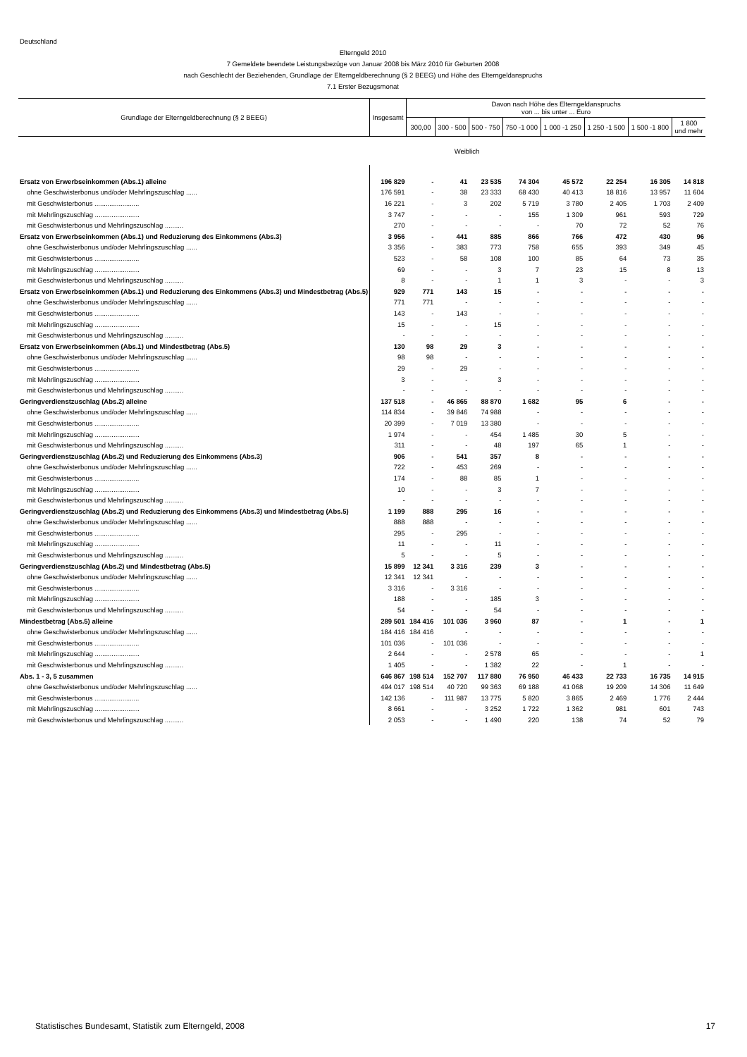Deutschland
Elterngeld 2010
7 Gemeldete beendete Leistungsbezüge von Januar 2008 bis März 2010 für Geburten 2008
nach Geschlecht der Beziehenden, Grundlage der Elterngeldberechnung (§ 2 BEEG) und Höhe des Elterngeldanspruchs
7.1 Erster Bezugsmonat
| Grundlage der Elterngeldberechnung (§ 2 BEEG) | Insgesamt | Davon nach Höhe des Elterngeldanspruchs von ... bis unter ... Euro | | | | | | | |
| --- | --- | --- | --- | --- | --- | --- | --- | --- | --- |
| | | 300,00 | 300 - 500 | 500 - 750 | 750 -1 000 | 1 000 -1 250 | 1 250 -1 500 | 1 500 -1 800 | 1 800 und mehr |
| Weiblich | | | | | | | | | |
| Ersatz von Erwerbseinkommen (Abs.1) alleine | 196 829 | - | 41 | 23 535 | 74 304 | 45 572 | 22 254 | 16 305 | 14 818 |
| ohne Geschwisterbonus und/oder Mehrlingszuschlag ...... | 176 591 | - | 38 | 23 333 | 68 430 | 40 413 | 18 816 | 13 957 | 11 604 |
| mit Geschwisterbonus ........................ | 16 221 | - | 3 | 202 | 5 719 | 3 780 | 2 405 | 1 703 | 2 409 |
| mit Mehrlingszuschlag ........................ | 3 747 | - | - | - | 155 | 1 309 | 961 | 593 | 729 |
| mit Geschwisterbonus und Mehrlingszuschlag .......... | 270 | - | - | - | - | 70 | 72 | 52 | 76 |
| Ersatz von Erwerbseinkommen (Abs.1) und Reduzierung des Einkommens (Abs.3) | 3 956 | - | 441 | 885 | 866 | 766 | 472 | 430 | 96 |
| ohne Geschwisterbonus und/oder Mehrlingszuschlag ...... | 3 356 | - | 383 | 773 | 758 | 655 | 393 | 349 | 45 |
| mit Geschwisterbonus ........................ | 523 | - | 58 | 108 | 100 | 85 | 64 | 73 | 35 |
| mit Mehrlingszuschlag ........................ | 69 | - | - | 3 | 7 | 23 | 15 | 8 | 13 |
| mit Geschwisterbonus und Mehrlingszuschlag .......... | 8 | - | - | 1 | 1 | 3 | - | - | 3 |
| Ersatz von Erwerbseinkommen (Abs.1) und Reduzierung des Einkommens (Abs.3) und Mindestbetrag (Abs.5) | 929 | 771 | 143 | 15 | - | - | - | - | - |
| ohne Geschwisterbonus und/oder Mehrlingszuschlag ...... | 771 | 771 | - | - | - | - | - | - | - |
| mit Geschwisterbonus ........................ | 143 | - | 143 | - | - | - | - | - | - |
| mit Mehrlingszuschlag ........................ | 15 | - | - | 15 | - | - | - | - | - |
| mit Geschwisterbonus und Mehrlingszuschlag .......... | - | - | - | - | - | - | - | - | - |
| Ersatz von Erwerbseinkommen (Abs.1) und Mindestbetrag (Abs.5) | 130 | 98 | 29 | 3 | - | - | - | - | - |
| ohne Geschwisterbonus und/oder Mehrlingszuschlag ...... | 98 | 98 | - | - | - | - | - | - | - |
| mit Geschwisterbonus ........................ | 29 | - | 29 | - | - | - | - | - | - |
| mit Mehrlingszuschlag ........................ | 3 | - | - | 3 | - | - | - | - | - |
| mit Geschwisterbonus und Mehrlingszuschlag .......... | - | - | - | - | - | - | - | - | - |
| Geringverdienstzuschlag (Abs.2) alleine | 137 518 | - | 46 865 | 88 870 | 1 682 | 95 | 6 | - | - |
| ohne Geschwisterbonus und/oder Mehrlingszuschlag ...... | 114 834 | - | 39 846 | 74 988 | - | - | - | - | - |
| mit Geschwisterbonus ........................ | 20 399 | - | 7 019 | 13 380 | - | - | - | - | - |
| mit Mehrlingszuschlag ........................ | 1 974 | - | - | 454 | 1 485 | 30 | 5 | - | - |
| mit Geschwisterbonus und Mehrlingszuschlag .......... | 311 | - | - | 48 | 197 | 65 | 1 | - | - |
| Geringverdienstzuschlag (Abs.2) und Reduzierung des Einkommens (Abs.3) | 906 | - | 541 | 357 | 8 | - | - | - | - |
| ohne Geschwisterbonus und/oder Mehrlingszuschlag ...... | 722 | - | 453 | 269 | - | - | - | - | - |
| mit Geschwisterbonus ........................ | 174 | - | 88 | 85 | 1 | - | - | - | - |
| mit Mehrlingszuschlag ........................ | 10 | - | - | 3 | 7 | - | - | - | - |
| mit Geschwisterbonus und Mehrlingszuschlag .......... | - | - | - | - | - | - | - | - | - |
| Geringverdienstzuschlag (Abs.2) und Reduzierung des Einkommens (Abs.3) und Mindestbetrag (Abs.5) | 1 199 | 888 | 295 | 16 | - | - | - | - | - |
| ohne Geschwisterbonus und/oder Mehrlingszuschlag ...... | 888 | 888 | - | - | - | - | - | - | - |
| mit Geschwisterbonus ........................ | 295 | - | 295 | - | - | - | - | - | - |
| mit Mehrlingszuschlag ........................ | 11 | - | - | 11 | - | - | - | - | - |
| mit Geschwisterbonus und Mehrlingszuschlag .......... | 5 | - | - | 5 | - | - | - | - | - |
| Geringverdienstzuschlag (Abs.2) und Mindestbetrag (Abs.5) | 15 899 | 12 341 | 3 316 | 239 | 3 | - | - | - | - |
| ohne Geschwisterbonus und/oder Mehrlingszuschlag ...... | 12 341 | 12 341 | - | - | - | - | - | - | - |
| mit Geschwisterbonus ........................ | 3 316 | - | 3 316 | - | - | - | - | - | - |
| mit Mehrlingszuschlag ........................ | 188 | - | - | 185 | 3 | - | - | - | - |
| mit Geschwisterbonus und Mehrlingszuschlag .......... | 54 | - | - | 54 | - | - | - | - | - |
| Mindestbetrag (Abs.5) alleine | 289 501 | 184 416 | 101 036 | 3 960 | 87 | - | 1 | - | 1 |
| ohne Geschwisterbonus und/oder Mehrlingszuschlag ...... | 184 416 | 184 416 | - | - | - | - | - | - | - |
| mit Geschwisterbonus ........................ | 101 036 | - | 101 036 | - | - | - | - | - | - |
| mit Mehrlingszuschlag ........................ | 2 644 | - | - | 2 578 | 65 | - | - | - | 1 |
| mit Geschwisterbonus und Mehrlingszuschlag .......... | 1 405 | - | - | 1 382 | 22 | - | 1 | - | - |
| Abs. 1 - 3, 5 zusammen | 646 867 | 198 514 | 152 707 | 117 880 | 76 950 | 46 433 | 22 733 | 16 735 | 14 915 |
| ohne Geschwisterbonus und/oder Mehrlingszuschlag ...... | 494 017 | 198 514 | 40 720 | 99 363 | 69 188 | 41 068 | 19 209 | 14 306 | 11 649 |
| mit Geschwisterbonus ........................ | 142 136 | - | 111 987 | 13 775 | 5 820 | 3 865 | 2 469 | 1 776 | 2 444 |
| mit Mehrlingszuschlag ........................ | 8 661 | - | - | 3 252 | 1 722 | 1 362 | 981 | 601 | 743 |
| mit Geschwisterbonus und Mehrlingszuschlag .......... | 2 053 | - | - | 1 490 | 220 | 138 | 74 | 52 | 79 |
Statistisches Bundesamt, Statistik zum Elterngeld, 2008 17